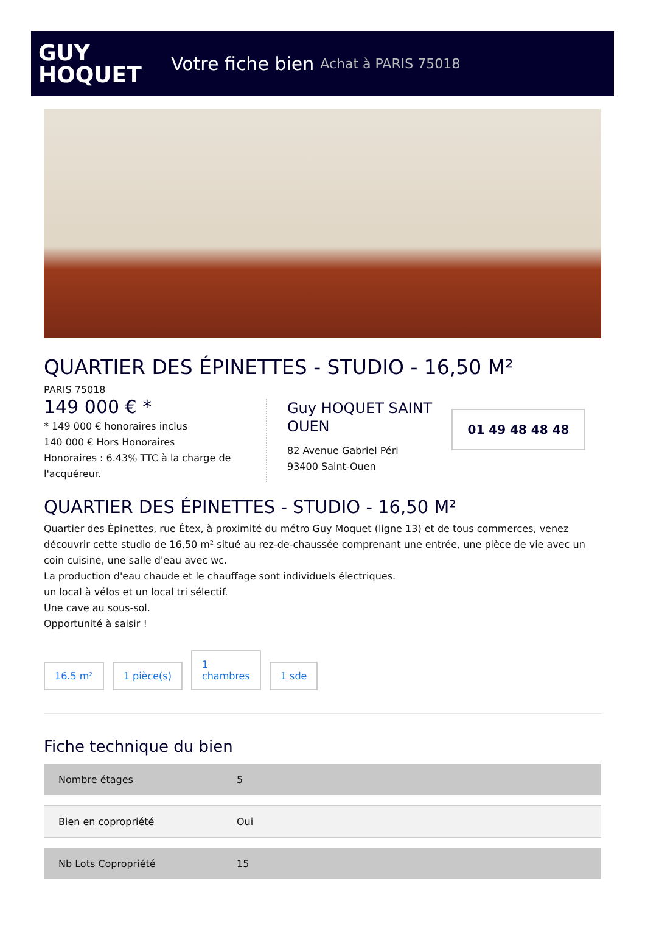GUY
HOQUET
Votre fiche bien Achat à PARIS 75018
QUARTIER DES ÉPINETTES - STUDIO - 16,50 M²
PARIS 75018
149 000 € *
* 149 000 € honoraires inclus
140 000 € Hors Honoraires
Honoraires : 6.43% TTC à la charge de l'acquéreur.
Guy HOQUET SAINT OUEN
82 Avenue Gabriel Péri
93400 Saint-Ouen
01 49 48 48 48
QUARTIER DES ÉPINETTES - STUDIO - 16,50 M²
Quartier des Épinettes, rue Étex, à proximité du métro Guy Moquet (ligne 13) et de tous commerces, venez découvrir cette studio de 16,50 m² situé au rez-de-chaussée comprenant une entrée, une pièce de vie avec un coin cuisine, une salle d'eau avec wc.
La production d'eau chaude et le chauffage sont individuels électriques.
un local à vélos et un local tri sélectif.
Une cave au sous-sol.
Opportunité à saisir !
16.5 m²
1 pièce(s)
1
chambres
1 sde
Fiche technique du bien
| Nombre étages | 5 |
| Bien en copropriété | Oui |
| Nb Lots Copropriété | 15 |